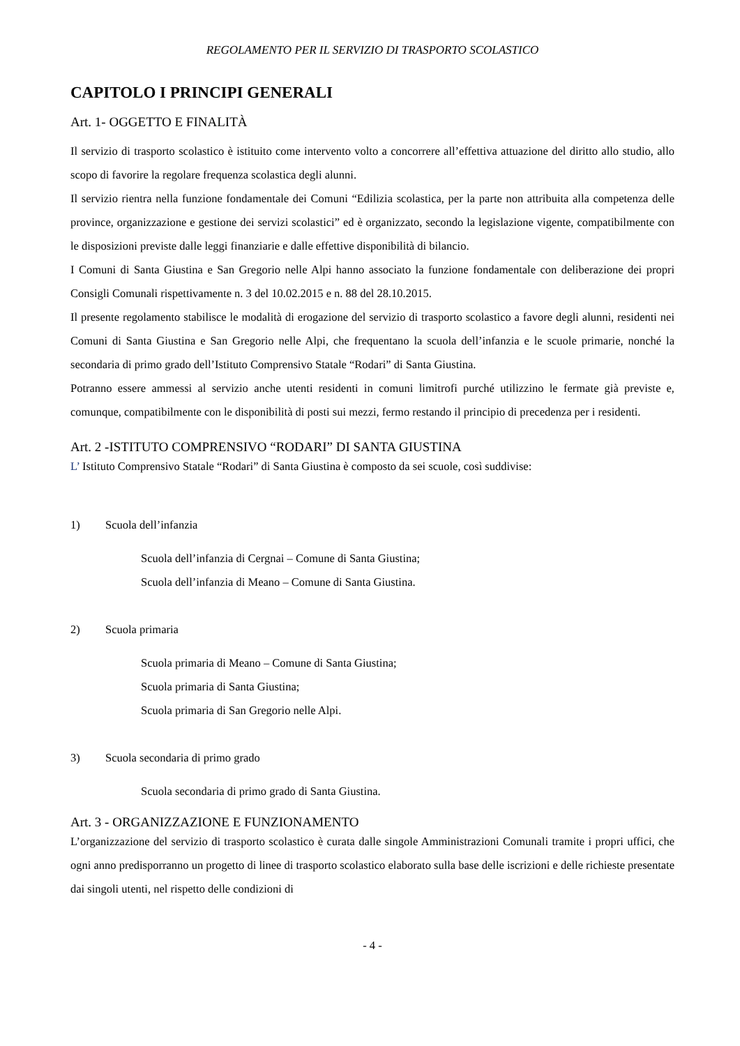REGOLAMENTO PER IL SERVIZIO DI TRASPORTO SCOLASTICO
CAPITOLO I PRINCIPI GENERALI
Art. 1- OGGETTO E FINALITÀ
Il servizio di trasporto scolastico è istituito come intervento volto a concorrere all’effettiva attuazione del diritto allo studio, allo scopo di favorire la regolare frequenza scolastica degli alunni.
Il servizio rientra nella funzione fondamentale dei Comuni “Edilizia scolastica, per la parte non attribuita alla competenza delle province, organizzazione e gestione dei servizi scolastici” ed è organizzato, secondo la legislazione vigente, compatibilmente con le disposizioni previste dalle leggi finanziarie e dalle effettive disponibilità di bilancio.
I Comuni di Santa Giustina e San Gregorio nelle Alpi hanno associato la funzione fondamentale con deliberazione dei propri Consigli Comunali rispettivamente n. 3 del 10.02.2015 e n. 88 del 28.10.2015.
Il presente regolamento stabilisce le modalità di erogazione del servizio di trasporto scolastico a favore degli alunni, residenti nei Comuni di Santa Giustina e San Gregorio nelle Alpi, che frequentano la scuola dell’infanzia e le scuole primarie, nonché la secondaria di primo grado dell’Istituto Comprensivo Statale “Rodari” di Santa Giustina.
Potranno essere ammessi al servizio anche utenti residenti in comuni limitrofi purché utilizzino le fermate già previste e, comunque, compatibilmente con le disponibilità di posti sui mezzi, fermo restando il principio di precedenza per i residenti.
Art. 2 -ISTITUTO COMPRENSIVO “RODARI” DI SANTA GIUSTINA
L’ Istituto Comprensivo Statale “Rodari” di Santa Giustina è composto da sei scuole, così suddivise:
1) Scuola dell’infanzia
Scuola dell’infanzia di Cergnai – Comune di Santa Giustina;
Scuola dell’infanzia di Meano – Comune di Santa Giustina.
2) Scuola primaria
Scuola primaria di Meano – Comune di Santa Giustina;
Scuola primaria di Santa Giustina;
Scuola primaria di San Gregorio nelle Alpi.
3) Scuola secondaria di primo grado
Scuola secondaria di primo grado di Santa Giustina.
Art. 3 - ORGANIZZAZIONE E FUNZIONAMENTO
L’organizzazione del servizio di trasporto scolastico è curata dalle singole Amministrazioni Comunali tramite i propri uffici, che ogni anno predisporranno un progetto di linee di trasporto scolastico elaborato sulla base delle iscrizioni e delle richieste presentate dai singoli utenti, nel rispetto delle condizioni di
- 4 -